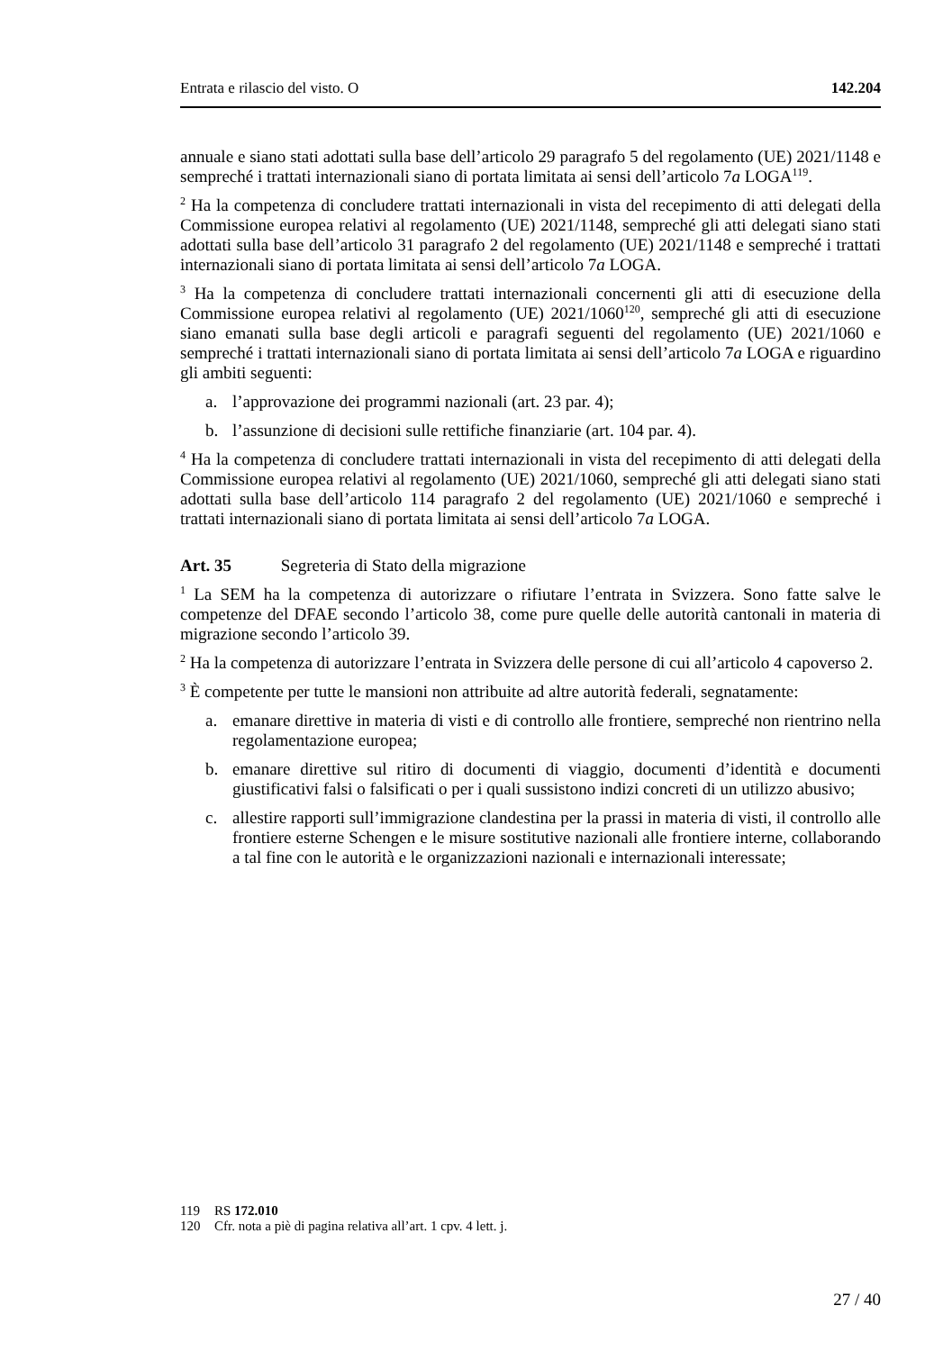Entrata e rilascio del visto. O 142.204
annuale e siano stati adottati sulla base dell’articolo 29 paragrafo 5 del regolamento (UE) 2021/1148 e sempreché i trattati internazionali siano di portata limitata ai sensi dell’articolo 7a LOGA<sup>119</sup>.
<sup>2</sup> Ha la competenza di concludere trattati internazionali in vista del recepimento di atti delegati della Commissione europea relativi al regolamento (UE) 2021/1148, sempreché gli atti delegati siano stati adottati sulla base dell’articolo 31 paragrafo 2 del regolamento (UE) 2021/1148 e sempreché i trattati internazionali siano di portata limitata ai sensi dell’articolo 7a LOGA.
<sup>3</sup> Ha la competenza di concludere trattati internazionali concernenti gli atti di esecuzione della Commissione europea relativi al regolamento (UE) 2021/1060<sup>120</sup>, sempreché gli atti di esecuzione siano emanati sulla base degli articoli e paragrafi seguenti del regolamento (UE) 2021/1060 e sempreché i trattati internazionali siano di portata limitata ai sensi dell’articolo 7a LOGA e riguardino gli ambiti seguenti:
a. l’approvazione dei programmi nazionali (art. 23 par. 4);
b. l’assunzione di decisioni sulle rettifiche finanziarie (art. 104 par. 4).
<sup>4</sup> Ha la competenza di concludere trattati internazionali in vista del recepimento di atti delegati della Commissione europea relativi al regolamento (UE) 2021/1060, sempreché gli atti delegati siano stati adottati sulla base dell’articolo 114 paragrafo 2 del regolamento (UE) 2021/1060 e sempreché i trattati internazionali siano di portata limitata ai sensi dell’articolo 7a LOGA.
Art. 35 Segreteria di Stato della migrazione
<sup>1</sup> La SEM ha la competenza di autorizzare o rifiutare l’entrata in Svizzera. Sono fatte salve le competenze del DFAE secondo l’articolo 38, come pure quelle delle autorità cantonali in materia di migrazione secondo l’articolo 39.
<sup>2</sup> Ha la competenza di autorizzare l’entrata in Svizzera delle persone di cui all’articolo 4 capoverso 2.
<sup>3</sup> È competente per tutte le mansioni non attribuite ad altre autorità federali, segnatamente:
a. emanare direttive in materia di visti e di controllo alle frontiere, sempreché non rientrino nella regolamentazione europea;
b. emanare direttive sul ritiro di documenti di viaggio, documenti d’identità e documenti giustificativi falsi o falsificati o per i quali sussistono indizi concreti di un utilizzo abusivo;
c. allestire rapporti sull’immigrazione clandestina per la prassi in materia di visti, il controllo alle frontiere esterne Schengen e le misure sostitutive nazionali alle frontiere interne, collaborando a tal fine con le autorità e le organizzazioni nazionali e internazionali interessate;
119 RS 172.010
120 Cfr. nota a piè di pagina relativa all’art. 1 cpv. 4 lett. j.
27 / 40